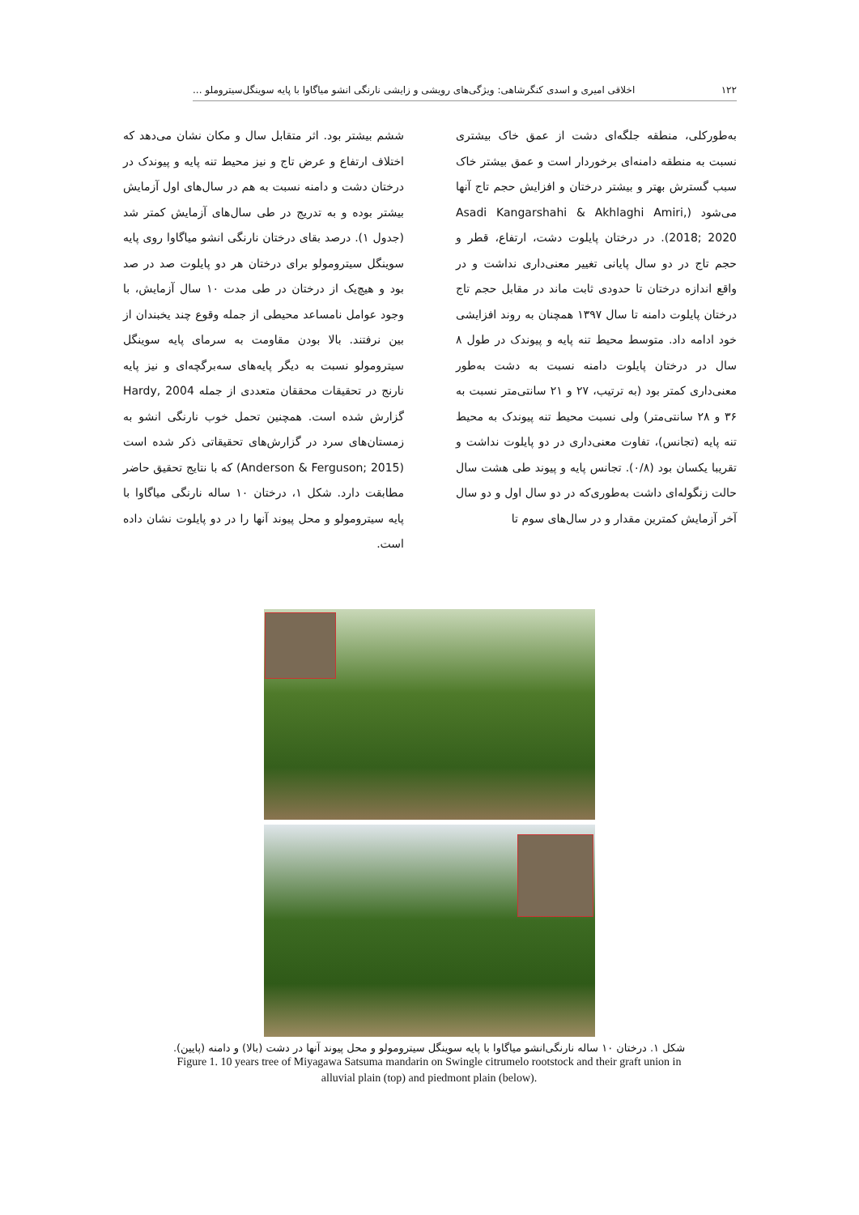۱۲۲ اخلاقی امیری و اسدی کنگرشاهی: ویژگی‌های رویشی و زایشی نارنگی انشو میاگاوا با پایه سوینگل‌سیتروملو ...
به‌طورکلی، منطقه جلگه‌ای دشت از عمق خاک بیشتری نسبت به منطقه دامنه‌ای برخوردار است و عمق بیشتر خاک سبب گسترش بهتر و بیشتر درختان و افزایش حجم تاج آنها می‌شود (Asadi Kangarshahi & Akhlaghi Amiri, 2018; 2020). در درختان پایلوت دشت، ارتفاع، قطر و حجم تاج در دو سال پایانی تغییر معنی‌داری نداشت و در واقع اندازه درختان تا حدودی ثابت ماند در مقابل حجم تاج درختان پایلوت دامنه تا سال ۱۳۹۷ همچنان به روند افزایشی خود ادامه داد. متوسط محیط تنه پایه و پیوندک در طول ۸ سال در درختان پایلوت دامنه نسبت به دشت به‌طور معنی‌داری کمتر بود (به ترتیب، ۲۷ و ۲۱ سانتی‌متر نسبت به ۳۶ و ۲۸ سانتی‌متر) ولی نسبت محیط تنه پیوندک به محیط تنه پایه (تجانس)، تفاوت معنی‌داری در دو پایلوت نداشت و تقریبا یکسان بود (۰/۸). تجانس پایه و پیوند طی هشت سال حالت زنگوله‌ای داشت به‌طوری‌که در دو سال اول و دو سال آخر آزمایش کمترین مقدار و در سال‌های سوم تا
ششم بیشتر بود. اثر متقابل سال و مکان نشان می‌دهد که اختلاف ارتفاع و عرض تاج و نیز محیط تنه پایه و پیوندک در درختان دشت و دامنه نسبت به هم در سال‌های اول آزمایش بیشتر بوده و به تدریج در طی سال‌های آزمایش کمتر شد (جدول ۱). درصد بقای درختان نارنگی انشو میاگاوا روی پایه سوینگل سیترومولو برای درختان هر دو پایلوت صد در صد بود و هیچ‌یک از درختان در طی مدت ۱۰ سال آزمایش، با وجود عوامل نامساعد محیطی از جمله وقوع چند یخبندان از بین نرفتند. بالا بودن مقاومت به سرمای پایه سوینگل سیترومولو نسبت به دیگر پایه‌های سه‌برگچه‌ای و نیز پایه نارنج در تحقیقات محققان متعددی از جمله Hardy, 2004 گزارش شده است. همچنین تحمل خوب نارنگی انشو به زمستان‌های سرد در گزارش‌های تحقیقاتی ذکر شده است (Anderson & Ferguson; 2015) که با نتایج تحقیق حاضر مطابقت دارد. شکل ۱، درختان ۱۰ ساله نارنگی میاگاوا با پایه سیترومولو و محل پیوند آنها را در دو پایلوت نشان داده است.
شکل ۱. درختان ۱۰ ساله نارنگی‌انشو میاگاوا با پایه سوینگل سیترومولو و محل پیوند آنها در دشت (بالا) و دامنه (پایین).
Figure 1. 10 years tree of Miyagawa Satsuma mandarin on Swingle citrumelo rootstock and their graft union in
alluvial plain (top) and piedmont plain (below).